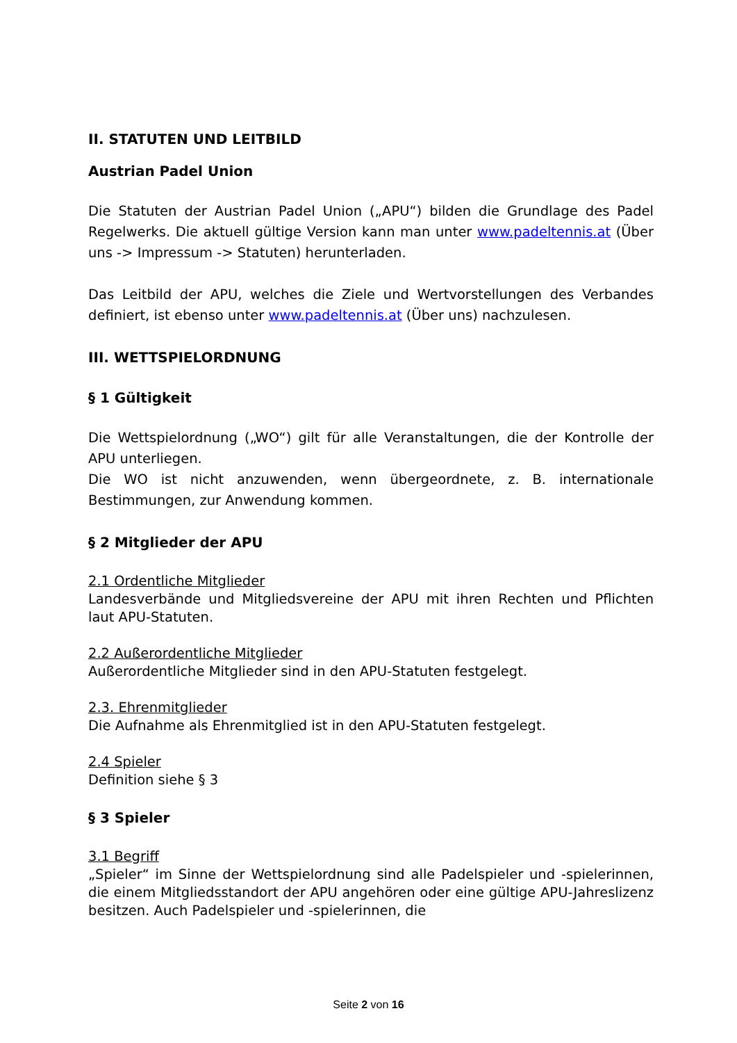II. STATUTEN UND LEITBILD
Austrian Padel Union
Die Statuten der Austrian Padel Union („APU“) bilden die Grundlage des Padel Regelwerks. Die aktuell gültige Version kann man unter www.padeltennis.at (Über uns -> Impressum -> Statuten) herunterladen.
Das Leitbild der APU, welches die Ziele und Wertvorstellungen des Verbandes definiert, ist ebenso unter www.padeltennis.at (Über uns) nachzulesen.
III. WETTSPIELORDNUNG
§ 1 Gültigkeit
Die Wettspielordnung („WO“) gilt für alle Veranstaltungen, die der Kontrolle der APU unterliegen.
Die WO ist nicht anzuwenden, wenn übergeordnete, z. B. internationale Bestimmungen, zur Anwendung kommen.
§ 2 Mitglieder der APU
2.1 Ordentliche Mitglieder
Landesverbände und Mitgliedsvereine der APU mit ihren Rechten und Pflichten laut APU-Statuten.
2.2 Außerordentliche Mitglieder
Außerordentliche Mitglieder sind in den APU-Statuten festgelegt.
2.3. Ehrenmitglieder
Die Aufnahme als Ehrenmitglied ist in den APU-Statuten festgelegt.
2.4 Spieler
Definition siehe § 3
§ 3 Spieler
3.1 Begriff
„Spieler“ im Sinne der Wettspielordnung sind alle Padelspieler und -spielerinnen, die einem Mitgliedsstandort der APU angehören oder eine gültige APU-Jahreslizenz besitzen. Auch Padelspieler und -spielerinnen, die
Seite 2 von 16